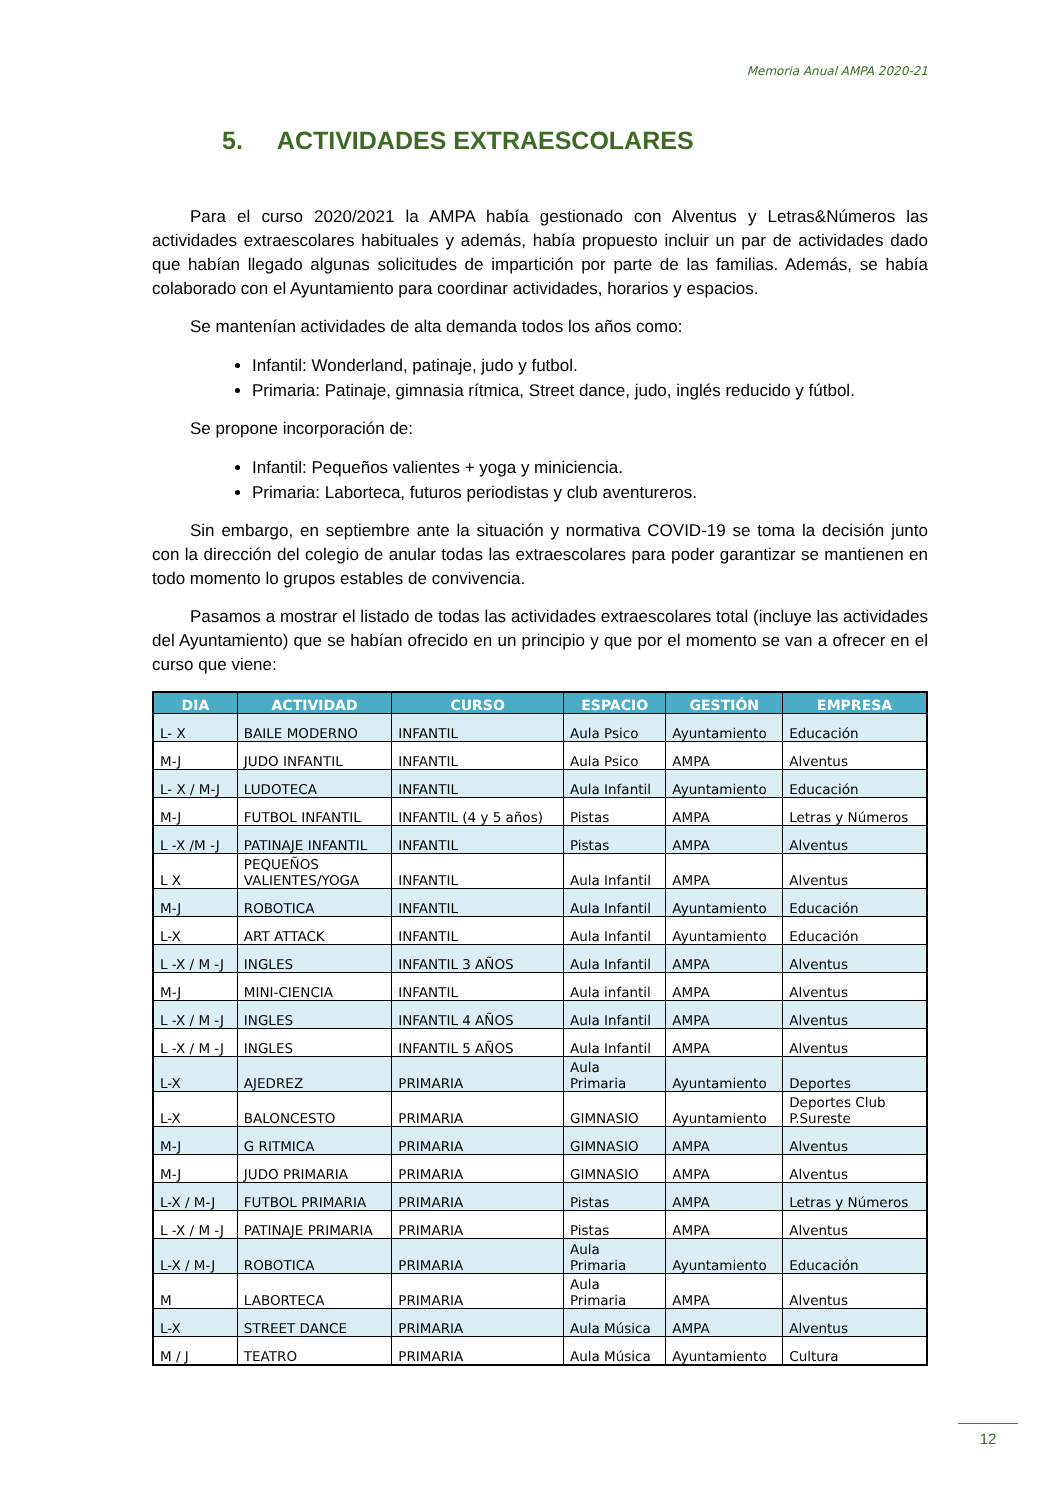Memoria Anual AMPA 2020-21
5. ACTIVIDADES EXTRAESCOLARES
Para el curso 2020/2021 la AMPA había gestionado con Alventus y Letras&Números las actividades extraescolares habituales y además, había propuesto incluir un par de actividades dado que habían llegado algunas solicitudes de impartición por parte de las familias. Además, se había colaborado con el Ayuntamiento para coordinar actividades, horarios y espacios.
Se mantenían actividades de alta demanda todos los años como:
Infantil: Wonderland, patinaje, judo y futbol.
Primaria: Patinaje, gimnasia rítmica, Street dance, judo, inglés reducido y fútbol.
Se propone incorporación de:
Infantil: Pequeños valientes + yoga y miniciencia.
Primaria: Laborteca, futuros periodistas y club aventureros.
Sin embargo, en septiembre ante la situación y normativa COVID-19 se toma la decisión junto con la dirección del colegio de anular todas las extraescolares para poder garantizar se mantienen en todo momento lo grupos estables de convivencia.
Pasamos a mostrar el listado de todas las actividades extraescolares total (incluye las actividades del Ayuntamiento) que se habían ofrecido en un principio y que por el momento se van a ofrecer en el curso que viene:
| DIA | ACTIVIDAD | CURSO | ESPACIO | GESTIÓN | EMPRESA |
| --- | --- | --- | --- | --- | --- |
| L- X | BAILE MODERNO | INFANTIL | Aula Psico | Ayuntamiento | Educación |
| M-J | JUDO INFANTIL | INFANTIL | Aula Psico | AMPA | Alventus |
| L- X / M-J | LUDOTECA | INFANTIL | Aula Infantil | Ayuntamiento | Educación |
| M-J | FUTBOL INFANTIL | INFANTIL (4 y 5 años) | Pistas | AMPA | Letras y Números |
| L -X /M -J | PATINAJE INFANTIL | INFANTIL | Pistas | AMPA | Alventus |
| L X | PEQUEÑOS VALIENTES/YOGA | INFANTIL | Aula Infantil | AMPA | Alventus |
| M-J | ROBOTICA | INFANTIL | Aula Infantil | Ayuntamiento | Educación |
| L-X | ART ATTACK | INFANTIL | Aula Infantil | Ayuntamiento | Educación |
| L -X / M -J | INGLES | INFANTIL 3 AÑOS | Aula Infantil | AMPA | Alventus |
| M-J | MINI-CIENCIA | INFANTIL | Aula infantil | AMPA | Alventus |
| L -X / M -J | INGLES | INFANTIL 4 AÑOS | Aula Infantil | AMPA | Alventus |
| L -X / M -J | INGLES | INFANTIL 5 AÑOS | Aula Infantil | AMPA | Alventus |
| L-X | AJEDREZ | PRIMARIA | Aula Primaria | Ayuntamiento | Deportes |
| L-X | BALONCESTO | PRIMARIA | GIMNASIO | Ayuntamiento | Deportes Club P.Sureste |
| M-J | G RITMICA | PRIMARIA | GIMNASIO | AMPA | Alventus |
| M-J | JUDO PRIMARIA | PRIMARIA | GIMNASIO | AMPA | Alventus |
| L-X / M-J | FUTBOL PRIMARIA | PRIMARIA | Pistas | AMPA | Letras y Números |
| L -X / M -J | PATINAJE PRIMARIA | PRIMARIA | Pistas | AMPA | Alventus |
| L-X / M-J | ROBOTICA | PRIMARIA | Aula Primaria | Ayuntamiento | Educación |
| M | LABORTECA | PRIMARIA | Aula Primaria | AMPA | Alventus |
| L-X | STREET DANCE | PRIMARIA | Aula Música | AMPA | Alventus |
| M / J | TEATRO | PRIMARIA | Aula Música | Ayuntamiento | Cultura |
12